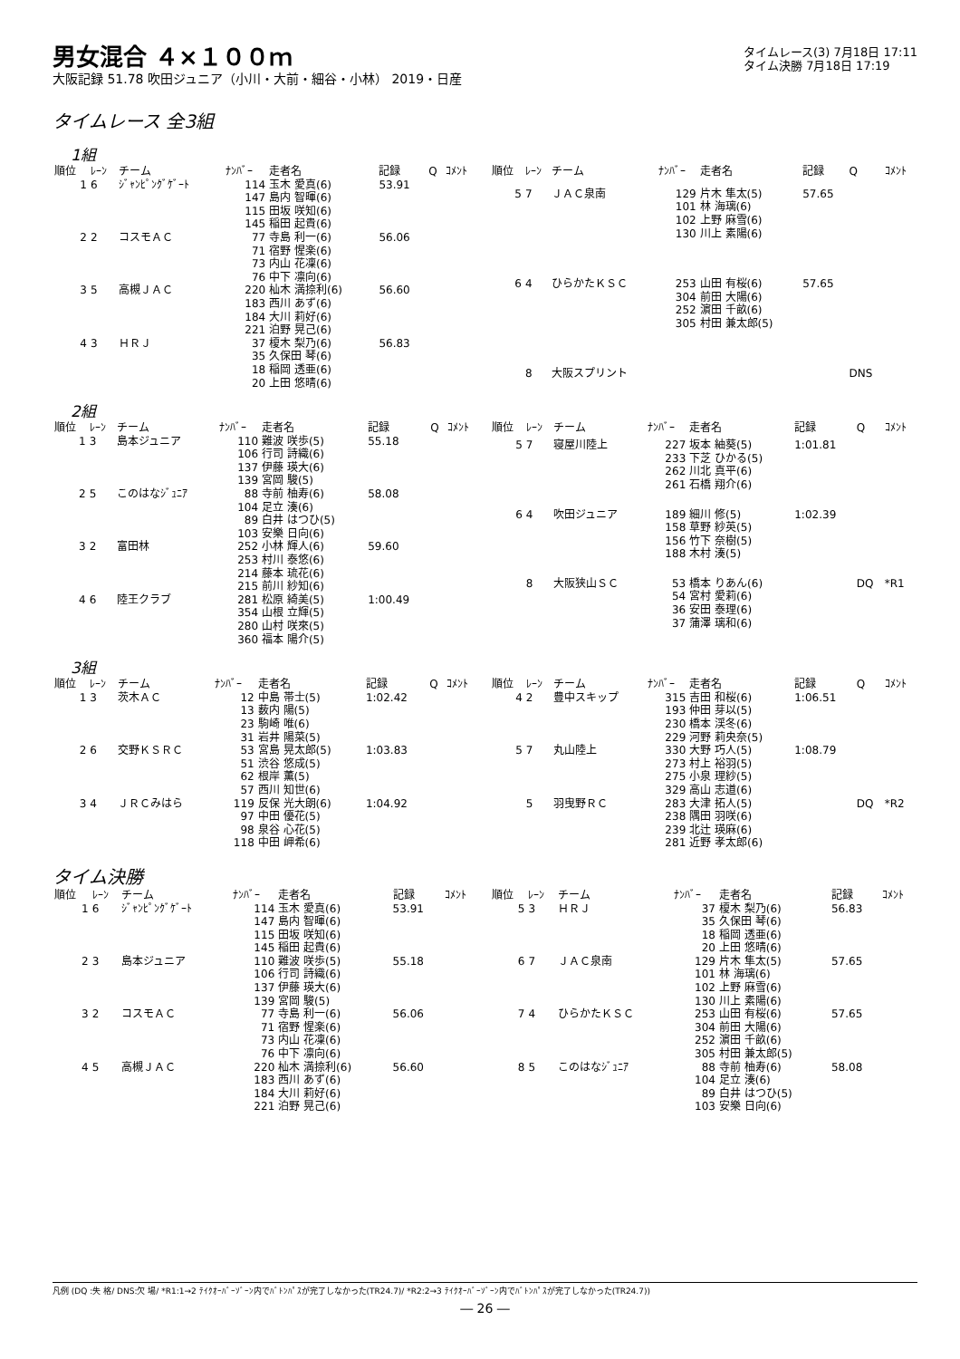男女混合 ４×１００ｍ
大阪記録 51.78 吹田ジュニア（小川・大前・細谷・小林） 2019・日産
タイムレース(3) 7月18日 17:11
タイム決勝 7月18日 17:19
タイムレース 全3組
1組
| 順位 | ﾚｰﾝ | チーム | ﾅﾝﾊﾞｰ | 走者名 | 記録 | Q | ｺﾒﾝﾄ |
| --- | --- | --- | --- | --- | --- | --- | --- |
| 1 | 6 | ｼﾞｬﾝﾋﾟﾝｸﾞｹﾞｰﾄ | 114 147 115 145 | 玉木 愛真(6) 島内 智暉(6) 田坂 咲知(6) 稲田 起貴(6) | 53.91 | | |
| 2 | 2 | コスモＡＣ | 77 71 73 76 | 寺島 利一(6) 宿野 惺楽(6) 内山 花凜(6) 中下 凛向(6) | 56.06 | | |
| 3 | 5 | 高槻ＪＡＣ | 220 183 184 221 | 杣木 満捺利(6) 西川 あず(6) 大川 莉好(6) 泊野 晃己(6) | 56.60 | | |
| 4 | 3 | ＨＲＪ | 37 35 18 20 | 榎木 梨乃(6) 久保田 琴(6) 稲岡 透亜(6) 上田 悠晴(6) | 56.83 | | |
| 順位 | ﾚｰﾝ | チーム | ﾅﾝﾊﾞｰ | 走者名 | 記録 | Q | ｺﾒﾝﾄ |
| --- | --- | --- | --- | --- | --- | --- | --- |
| 5 | 7 | ＪＡＣ泉南 | 129 101 102 130 | 片木 隼太(5) 林 海璃(6) 上野 麻雪(6) 川上 素陽(6) | 57.65 | | |
| 6 | 4 | ひらかたＫＳＣ | 253 304 252 305 | 山田 有桜(6) 前田 大陽(6) 濵田 千畝(6) 村田 兼太郎(5) | 57.65 | | |
| | 8 | 大阪スプリント | | | | DNS | |
2組
| 順位 | ﾚｰﾝ | チーム | ﾅﾝﾊﾞｰ | 走者名 | 記録 | Q | ｺﾒﾝﾄ |
| --- | --- | --- | --- | --- | --- | --- | --- |
| 1 | 3 | 島本ジュニア | 110 106 137 139 | 難波 咲歩(5) 行司 詩織(6) 伊藤 瑛大(6) 宮岡 駿(5) | 55.18 | | |
| 2 | 5 | このはなｼﾞｭﾆｱ | 88 104 89 103 | 寺前 柚寿(6) 足立 湊(6) 白井 はつひ(5) 安樂 日向(6) | 58.08 | | |
| 3 | 2 | 富田林 | 252 253 214 215 | 小林 輝人(6) 村川 泰悠(6) 藤本 琉花(6) 前川 紗知(6) | 59.60 | | |
| 4 | 6 | 陸王クラブ | 281 354 280 360 | 松原 綺美(5) 山根 立輝(5) 山村 咲來(5) 福本 陽介(5) | 1:00.49 | | |
| 順位 | ﾚｰﾝ | チーム | ﾅﾝﾊﾞｰ | 走者名 | 記録 | Q | ｺﾒﾝﾄ |
| --- | --- | --- | --- | --- | --- | --- | --- |
| 5 | 7 | 寝屋川陸上 | 227 233 262 261 | 坂本 紬葵(5) 下芝 ひかる(5) 川北 真平(6) 石橋 翔介(6) | 1:01.81 | | |
| 6 | 4 | 吹田ジュニア | 189 158 156 188 | 細川 修(5) 草野 紗英(5) 竹下 奈樹(5) 木村 湊(5) | 1:02.39 | | |
| | 8 | 大阪狭山ＳＣ | 53 54 36 37 | 橋本 りあん(6) 宮村 愛莉(6) 安田 泰理(6) 蒲澤 璃和(6) | | DQ | *R1 |
3組
| 順位 | ﾚｰﾝ | チーム | ﾅﾝﾊﾞｰ | 走者名 | 記録 | Q | ｺﾒﾝﾄ |
| --- | --- | --- | --- | --- | --- | --- | --- |
| 1 | 3 | 茨木ＡＣ | 12 13 23 31 | 中島 帯士(5) 薮内 陽(5) 駒崎 唯(6) 岩井 陽菜(5) | 1:02.42 | | |
| 2 | 6 | 交野ＫＳＲＣ | 53 51 62 57 | 宮島 晃太郎(5) 渋谷 悠成(5) 根岸 薫(5) 西川 知世(6) | 1:03.83 | | |
| 3 | 4 | ＪＲＣみはら | 119 97 98 118 | 反保 光大朗(6) 中田 優花(5) 泉谷 心花(5) 中田 岬希(6) | 1:04.92 | | |
| 順位 | ﾚｰﾝ | チーム | ﾅﾝﾊﾞｰ | 走者名 | 記録 | Q | ｺﾒﾝﾄ |
| --- | --- | --- | --- | --- | --- | --- | --- |
| 4 | 2 | 豊中スキップ | 315 193 230 229 | 吉田 和桜(6) 仲田 芽以(5) 橋本 渓冬(6) 河野 莉央奈(5) | 1:06.51 | | |
| 5 | 7 | 丸山陸上 | 330 273 275 329 | 大野 巧人(5) 村上 裕羽(5) 小泉 理紗(5) 高山 志道(6) | 1:08.79 | | |
| | 5 | 羽曳野ＲＣ | 283 238 239 281 | 大津 拓人(5) 隅田 羽咲(6) 北辻 瑛麻(6) 近野 孝太郎(6) | | DQ | *R2 |
タイム決勝
| 順位 | ﾚｰﾝ | チーム | ﾅﾝﾊﾞｰ | 走者名 | 記録 | ｺﾒﾝﾄ |
| --- | --- | --- | --- | --- | --- | --- |
| 1 | 6 | ｼﾞｬﾝﾋﾟﾝｸﾞｹﾞｰﾄ | 114 147 115 145 | 玉木 愛真(6) 島内 智暉(6) 田坂 咲知(6) 稲田 起貴(6) | 53.91 | |
| 2 | 3 | 島本ジュニア | 110 106 137 139 | 難波 咲歩(5) 行司 詩織(6) 伊藤 瑛大(6) 宮岡 駿(5) | 55.18 | |
| 3 | 2 | コスモＡＣ | 77 71 73 76 | 寺島 利一(6) 宿野 惺楽(6) 内山 花凜(6) 中下 凛向(6) | 56.06 | |
| 4 | 5 | 高槻ＪＡＣ | 220 183 184 221 | 杣木 満捺利(6) 西川 あず(6) 大川 莉好(6) 泊野 晃己(6) | 56.60 | |
| 順位 | ﾚｰﾝ | チーム | ﾅﾝﾊﾞｰ | 走者名 | 記録 | ｺﾒﾝﾄ |
| --- | --- | --- | --- | --- | --- | --- |
| 5 | 3 | ＨＲＪ | 37 35 18 20 | 榎木 梨乃(6) 久保田 琴(6) 稲岡 透亜(6) 上田 悠晴(6) | 56.83 | |
| 6 | 7 | ＪＡＣ泉南 | 129 101 102 130 | 片木 隼太(5) 林 海璃(6) 上野 麻雪(6) 川上 素陽(6) | 57.65 | |
| 7 | 4 | ひらかたＫＳＣ | 253 304 252 305 | 山田 有桜(6) 前田 大陽(6) 濵田 千畝(6) 村田 兼太郎(5) | 57.65 | |
| 8 | 5 | このはなｼﾞｭﾆｱ | 88 104 89 103 | 寺前 柚寿(6) 足立 湊(6) 白井 はつひ(5) 安樂 日向(6) | 58.08 | |
凡例 (DQ :失 格/ DNS:欠 場/ *R1:1→2 ﾃｲｸｵｰﾊﾞｰｿﾞｰﾝ内でﾊﾞﾄﾝﾊﾟｽが完了しなかった(TR24.7)/ *R2:2→3 ﾃｲｸｵｰﾊﾞｰｿﾞｰﾝ内でﾊﾞﾄﾝﾊﾟｽが完了しなかった(TR24.7))
― 26 ―